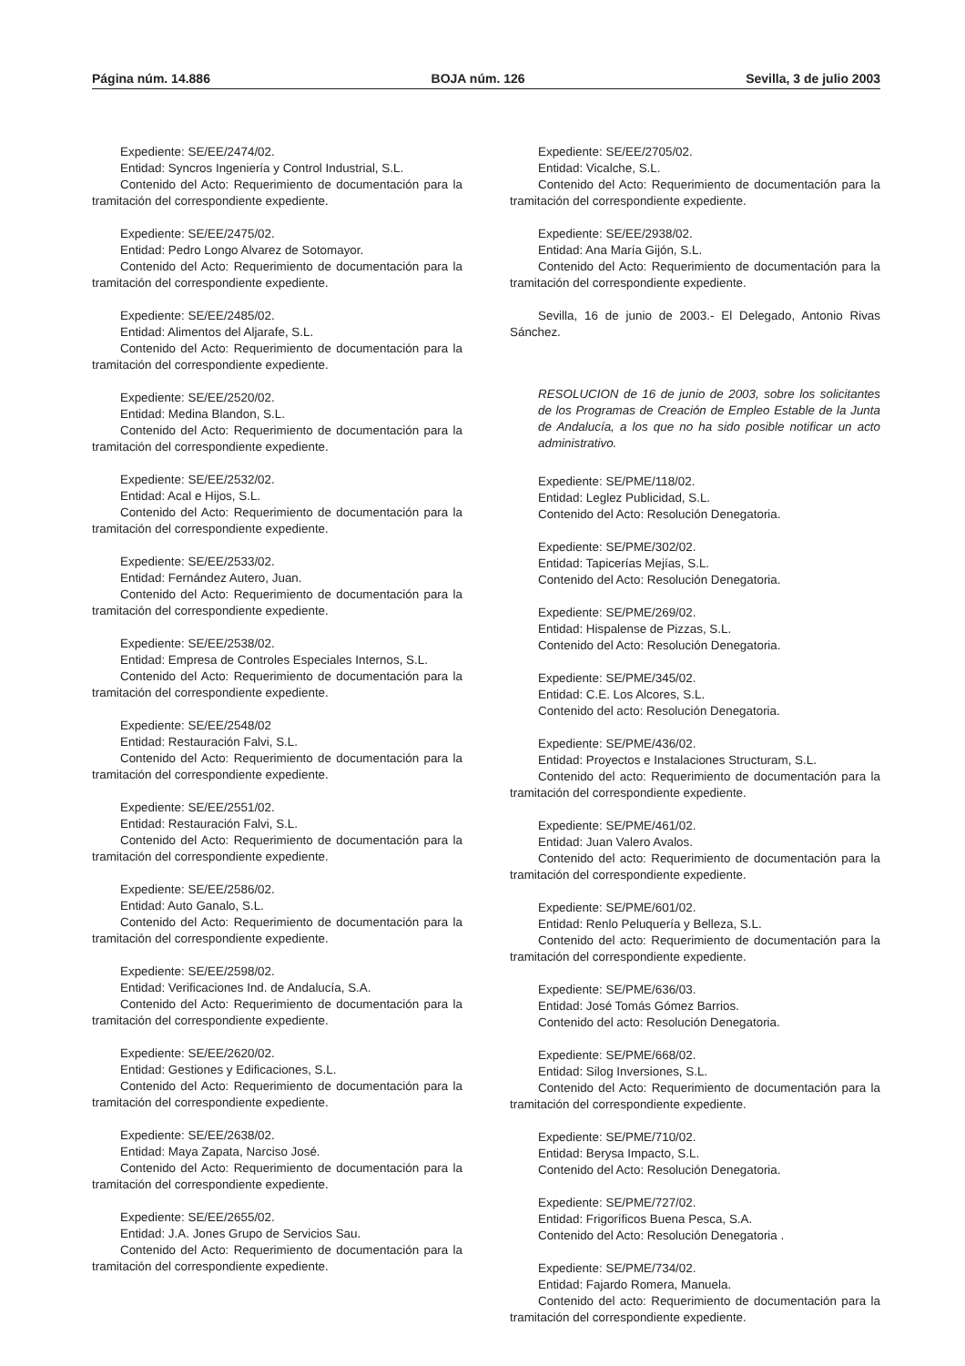Página núm. 14.886 BOJA núm. 126 Sevilla, 3 de julio 2003
Expediente: SE/EE/2474/02.
Entidad: Syncros Ingeniería y Control Industrial, S.L.
Contenido del Acto: Requerimiento de documentación para la tramitación del correspondiente expediente.
Expediente: SE/EE/2475/02.
Entidad: Pedro Longo Alvarez de Sotomayor.
Contenido del Acto: Requerimiento de documentación para la tramitación del correspondiente expediente.
Expediente: SE/EE/2485/02.
Entidad: Alimentos del Aljarafe, S.L.
Contenido del Acto: Requerimiento de documentación para la tramitación del correspondiente expediente.
Expediente: SE/EE/2520/02.
Entidad: Medina Blandon, S.L.
Contenido del Acto: Requerimiento de documentación para la tramitación del correspondiente expediente.
Expediente: SE/EE/2532/02.
Entidad: Acal e Hijos, S.L.
Contenido del Acto: Requerimiento de documentación para la tramitación del correspondiente expediente.
Expediente: SE/EE/2533/02.
Entidad: Fernández Autero, Juan.
Contenido del Acto: Requerimiento de documentación para la tramitación del correspondiente expediente.
Expediente: SE/EE/2538/02.
Entidad: Empresa de Controles Especiales Internos, S.L.
Contenido del Acto: Requerimiento de documentación para la tramitación del correspondiente expediente.
Expediente: SE/EE/2548/02
Entidad: Restauración Falvi, S.L.
Contenido del Acto: Requerimiento de documentación para la tramitación del correspondiente expediente.
Expediente: SE/EE/2551/02.
Entidad: Restauración Falvi, S.L.
Contenido del Acto: Requerimiento de documentación para la tramitación del correspondiente expediente.
Expediente: SE/EE/2586/02.
Entidad: Auto Ganalo, S.L.
Contenido del Acto: Requerimiento de documentación para la tramitación del correspondiente expediente.
Expediente: SE/EE/2598/02.
Entidad: Verificaciones Ind. de Andalucía, S.A.
Contenido del Acto: Requerimiento de documentación para la tramitación del correspondiente expediente.
Expediente: SE/EE/2620/02.
Entidad: Gestiones y Edificaciones, S.L.
Contenido del Acto: Requerimiento de documentación para la tramitación del correspondiente expediente.
Expediente: SE/EE/2638/02.
Entidad: Maya Zapata, Narciso José.
Contenido del Acto: Requerimiento de documentación para la tramitación del correspondiente expediente.
Expediente: SE/EE/2655/02.
Entidad: J.A. Jones Grupo de Servicios Sau.
Contenido del Acto: Requerimiento de documentación para la tramitación del correspondiente expediente.
Expediente: SE/EE/2705/02.
Entidad: Vicalche, S.L.
Contenido del Acto: Requerimiento de documentación para la tramitación del correspondiente expediente.
Expediente: SE/EE/2938/02.
Entidad: Ana María Gijón, S.L.
Contenido del Acto: Requerimiento de documentación para la tramitación del correspondiente expediente.
Sevilla, 16 de junio de 2003.- El Delegado, Antonio Rivas Sánchez.
RESOLUCION de 16 de junio de 2003, sobre los solicitantes de los Programas de Creación de Empleo Estable de la Junta de Andalucía, a los que no ha sido posible notificar un acto administrativo.
Expediente: SE/PME/118/02.
Entidad: Leglez Publicidad, S.L.
Contenido del Acto: Resolución Denegatoria.
Expediente: SE/PME/302/02.
Entidad: Tapicerías Mejías, S.L.
Contenido del Acto: Resolución Denegatoria.
Expediente: SE/PME/269/02.
Entidad: Hispalense de Pizzas, S.L.
Contenido del Acto: Resolución Denegatoria.
Expediente: SE/PME/345/02.
Entidad: C.E. Los Alcores, S.L.
Contenido del acto: Resolución Denegatoria.
Expediente: SE/PME/436/02.
Entidad: Proyectos e Instalaciones Structuram, S.L.
Contenido del acto: Requerimiento de documentación para la tramitación del correspondiente expediente.
Expediente: SE/PME/461/02.
Entidad: Juan Valero Avalos.
Contenido del acto: Requerimiento de documentación para la tramitación del correspondiente expediente.
Expediente: SE/PME/601/02.
Entidad: Renlo Peluquería y Belleza, S.L.
Contenido del acto: Requerimiento de documentación para la tramitación del correspondiente expediente.
Expediente: SE/PME/636/03.
Entidad: José Tomás Gómez Barrios.
Contenido del acto: Resolución Denegatoria.
Expediente: SE/PME/668/02.
Entidad: Silog Inversiones, S.L.
Contenido del Acto: Requerimiento de documentación para la tramitación del correspondiente expediente.
Expediente: SE/PME/710/02.
Entidad: Berysa Impacto, S.L.
Contenido del Acto: Resolución Denegatoria.
Expediente: SE/PME/727/02.
Entidad: Frigoríficos Buena Pesca, S.A.
Contenido del Acto: Resolución Denegatoria .
Expediente: SE/PME/734/02.
Entidad: Fajardo Romera, Manuela.
Contenido del acto: Requerimiento de documentación para la tramitación del correspondiente expediente.